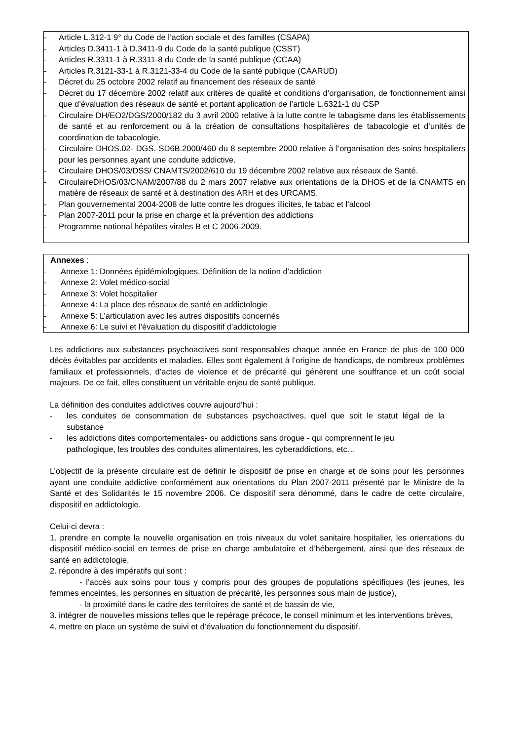- Article L.312-1 9° du Code de l’action sociale et des familles (CSAPA)
- Articles D.3411-1 à D.3411-9 du Code de la santé publique (CSST)
- Articles R.3311-1 à R.3311-8 du Code de la santé publique (CCAA)
- Articles R.3121-33-1 à R.3121-33-4 du Code de la santé publique (CAARUD)
- Décret du 25 octobre 2002 relatif au financement des réseaux de santé
- Décret du 17 décembre 2002 relatif aux critères de qualité et conditions d’organisation, de fonctionnement ainsi que d’évaluation des réseaux de santé et portant application de l’article L.6321-1 du CSP
- Circulaire DH/EO2/DGS/2000/182 du 3 avril 2000 relative à la lutte contre le tabagisme dans les établissements de santé et au renforcement ou à la création de consultations hospitalières de tabacologie et d’unités de coordination de tabacologie.
- Circulaire DHOS.02- DGS. SD6B.2000/460 du 8 septembre 2000 relative à l’organisation des soins hospitaliers pour les personnes ayant une conduite addictive.
- Circulaire DHOS/03/DSS/ CNAMTS/2002/610 du 19 décembre 2002 relative aux réseaux de Santé.
- CirculaireDHOS/03/CNAM/2007/88 du 2 mars 2007 relative aux orientations de la DHOS et de la CNAMTS en matière de réseaux de santé et à destination des ARH et des URCAMS.
- Plan gouvernemental 2004-2008 de lutte contre les drogues illicites, le tabac et l’alcool
- Plan 2007-2011 pour la prise en charge et la prévention des addictions
- Programme national hépatites virales B et C 2006-2009.
Annexes :
- Annexe 1: Données épidémiologiques. Définition de la notion d’addiction
- Annexe 2: Volet médico-social
- Annexe 3: Volet hospitalier
- Annexe 4: La place des réseaux de santé en addictologie
- Annexe 5: L’articulation avec les autres dispositifs concernés
- Annexe 6: Le suivi et l’évaluation du dispositif d’addictologie
Les addictions aux substances psychoactives sont responsables chaque année en France de plus de 100 000 décès évitables par accidents et maladies. Elles sont également à l’origine de handicaps, de nombreux problèmes familiaux et professionnels, d’actes de violence et de précarité qui génèrent une souffrance et un coût social majeurs. De ce fait, elles constituent un véritable enjeu de santé publique.
La définition des conduites addictives couvre aujourd’hui :
- les conduites de consommation de substances psychoactives, quel que soit le statut légal de la substance
- les addictions dites comportementales- ou addictions sans drogue - qui comprennent le jeu pathologique, les troubles des conduites alimentaires, les cyberaddictions, etc…
L’objectif de la présente circulaire est de définir le dispositif de prise en charge et de soins pour les personnes ayant une conduite addictive conformément aux orientations du Plan 2007-2011 présenté par le Ministre de la Santé et des Solidarités le 15 novembre 2006. Ce dispositif sera dénommé, dans le cadre de cette circulaire, dispositif en addictologie.
Celui-ci devra :
1. prendre en compte la nouvelle organisation en trois niveaux du volet sanitaire hospitalier, les orientations du dispositif médico-social en termes de prise en charge ambulatoire et d’hébergement, ainsi que des réseaux de santé en addictologie,
2. répondre à des impératifs qui sont :
- l’accès aux soins pour tous y compris pour des groupes de populations spécifiques (les jeunes, les femmes enceintes, les personnes en situation de précarité, les personnes sous main de justice),
- la proximité dans le cadre des territoires de santé et de bassin de vie,
3. intégrer de nouvelles missions telles que le repérage précoce, le conseil minimum et les interventions brèves,
4. mettre en place un système de suivi et d’évaluation du fonctionnement du dispositif.